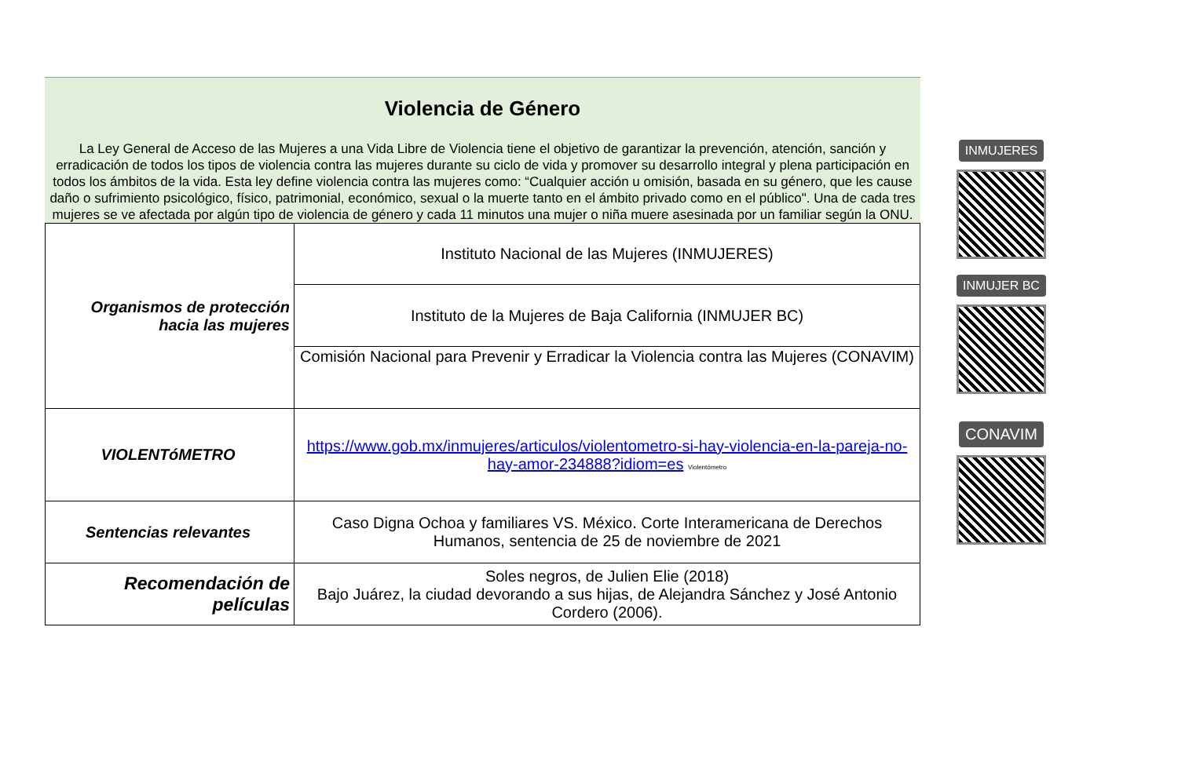Violencia de Género
La Ley General de Acceso de las Mujeres a una Vida Libre de Violencia tiene el objetivo de garantizar la prevención, atención, sanción y erradicación de todos los tipos de violencia contra las mujeres durante su ciclo de vida y promover su desarrollo integral y plena participación en todos los ámbitos de la vida. Esta ley define violencia contra las mujeres como: “Cualquier acción u omisión, basada en su género, que les cause daño o sufrimiento psicológico, físico, patrimonial, económico, sexual o la muerte tanto en el ámbito privado como en el público". Una de cada tres mujeres se ve afectada por algún tipo de violencia de género y cada 11 minutos una mujer o niña muere asesinada por un familiar según la ONU.
| Organismos de protección hacia las mujeres | Instituto Nacional de las Mujeres (INMUJERES) |
| | Instituto de la Mujeres de Baja California (INMUJER BC) |
| | Comisión Nacional para Prevenir y Erradicar la Violencia contra las Mujeres (CONAVIM) |
| VIOLENTóMETRO | https://www.gob.mx/inmujeres/articulos/violentometro-si-hay-violencia-en-la-pareja-no-hay-amor-234888?idiom=es Violentómetro |
| Sentencias relevantes | Caso Digna Ochoa y familiares VS. México. Corte Interamericana de Derechos Humanos, sentencia de 25 de noviembre de 2021 |
| Recomendación de películas | Soles negros, de Julien Elie (2018) Bajo Juárez, la ciudad devorando a sus hijas, de Alejandra Sánchez y José Antonio Cordero (2006). |
INMUJERES
INMUJER BC
CONAVIM